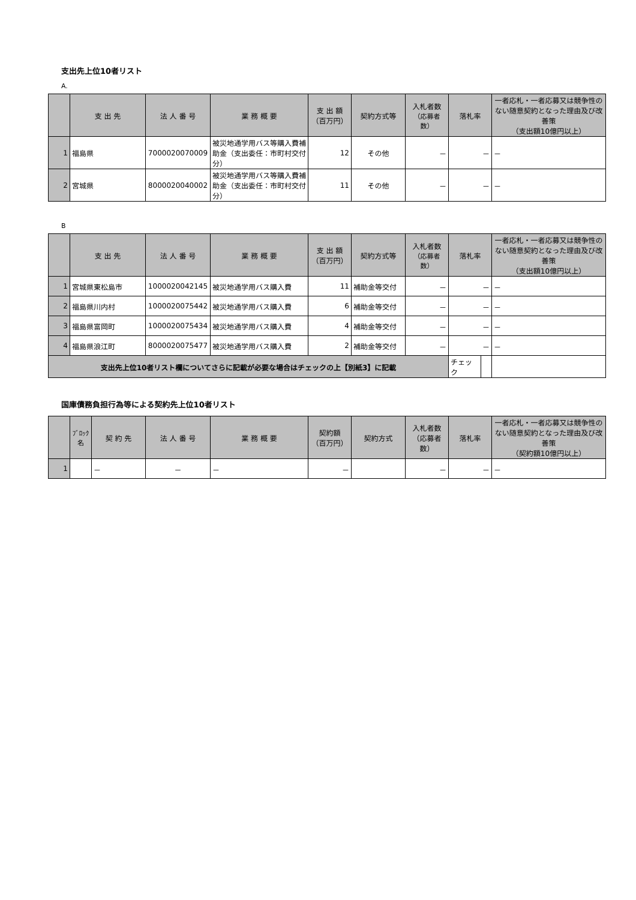支出先上位10者リスト
A.
| | 支 出 先 | 法 人 番 号 | 業 務 概 要 | 支 出 額 （百万円） | 契約方式等 | 入札者数 （応募者数） | 落札率 | 一者応札・一者応募又は競争性のない随意契約となった理由及び改善策 （支出額10億円以上） |
| --- | --- | --- | --- | --- | --- | --- | --- | --- |
| 1 | 福島県 | 7000020070009 | 被災地通学用バス等購入費補助金（支出委任：市町村交付分） | 12 | その他 | － | － | － |
| 2 | 宮城県 | 8000020040002 | 被災地通学用バス等購入費補助金（支出委任：市町村交付分） | 11 | その他 | － | － | － |
B
| | 支 出 先 | 法 人 番 号 | 業 務 概 要 | 支 出 額 （百万円） | 契約方式等 | 入札者数 （応募者数） | 落札率 | | 一者応札・一者応募又は競争性のない随意契約となった理由及び改善策 （支出額10億円以上） |
| --- | --- | --- | --- | --- | --- | --- | --- | --- | --- |
| 1 | 宮城県東松島市 | 1000020042145 | 被災地通学用バス購入費 | 11 | 補助金等交付 | － | － | | － |
| 2 | 福島県川内村 | 1000020075442 | 被災地通学用バス購入費 | 6 | 補助金等交付 | － | － | | － |
| 3 | 福島県富岡町 | 1000020075434 | 被災地通学用バス購入費 | 4 | 補助金等交付 | － | － | | － |
| 4 | 福島県浪江町 | 8000020075477 | 被災地通学用バス購入費 | 2 | 補助金等交付 | － | － | | － |
| 支出先上位10者リスト欄についてさらに記載が必要な場合はチェックの上【別紙3】に記載 | | | | | | | チェック | | |
国庫債務負担行為等による契約先上位10者リスト
| | ﾌﾞﾛｯｸ 名 | 契 約 先 | 法 人 番 号 | 業 務 概 要 | 契約額 （百万円） | 契約方式 | 入札者数 （応募者数） | 落札率 | 一者応札・一者応募又は競争性のない随意契約となった理由及び改善策 （契約額10億円以上） |
| --- | --- | --- | --- | --- | --- | --- | --- | --- | --- |
| 1 | | － | － | － | － | | － | － | － |